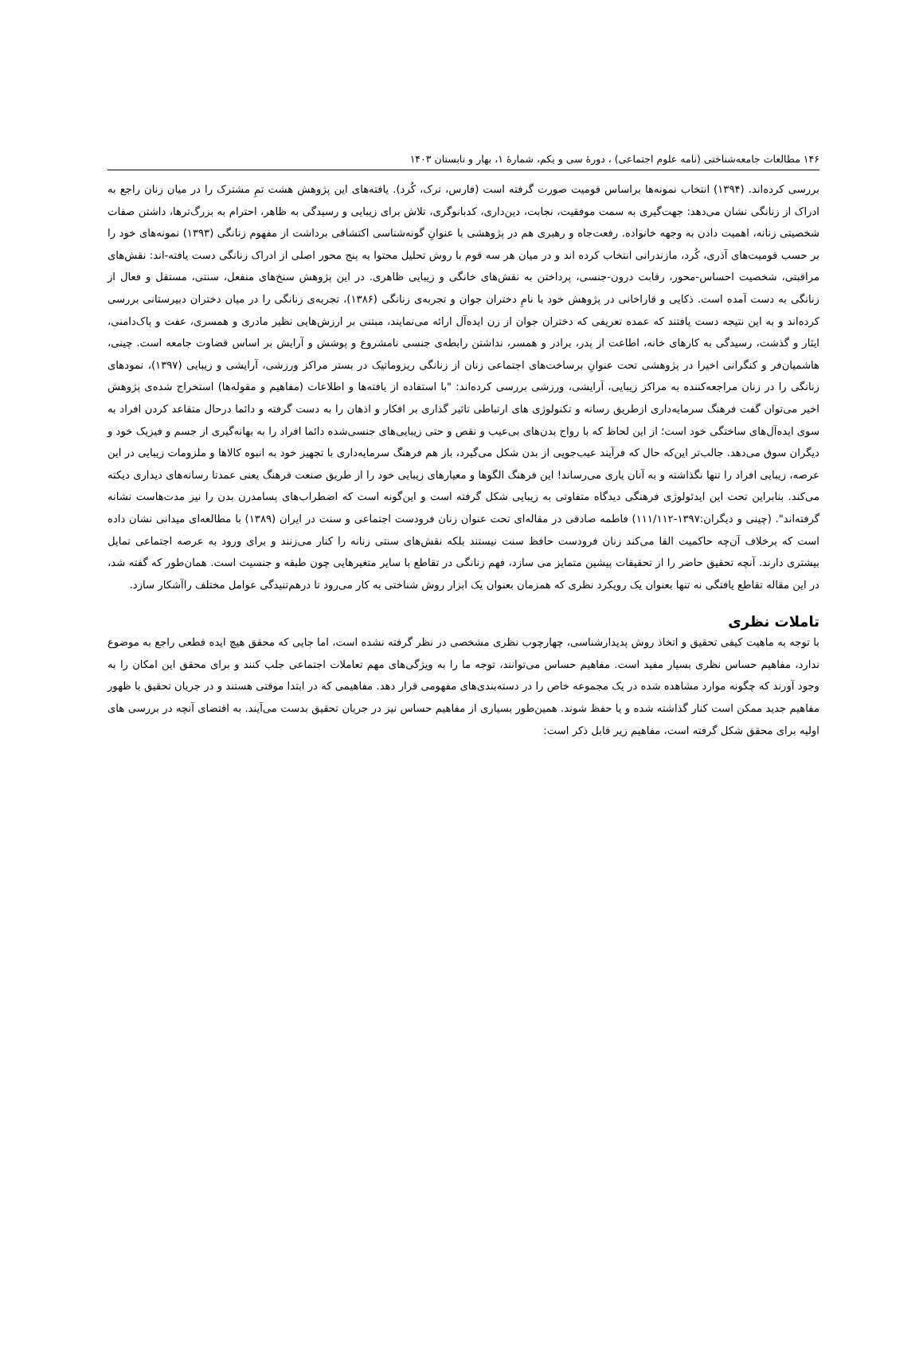۱۴۶ مطالعات جامعه‌شناختی (نامه علوم اجتماعی) ، دورۀ سی و یکم، شمارۀ ۱، بهار و تابستان ۱۴۰۳
بررسی کرده‌اند. (۱۳۹۴) انتخاب نمونه‌ها براساس قومیت صورت گرفته است (فارس، ترک، کُرد). یافته‌های این پژوهش هشت تمِ مشترک را در میان زنان راجع به ادراک از زنانگی نشان می‌دهد: جهت‌گیری به سمت موفقیت، نجابت، دین‌داری، کدبانوگری، تلاش برای زیبایی و رسیدگی به ظاهر، احترام به بزرگ‌ترها، داشتن صفات شخصیتی زنانه، اهمیت دادن به وجهه خانواده. رفعت‌جاه و رهبری هم در پژوهشی با عنوانِ گونه‌شناسی اکتشافی برداشت از مفهوم زنانگی (۱۳۹۳) نمونه‌های خود را بر حسب قومیت‌های آذری، کُرد، مازندرانی انتخاب کرده اند و در میان هر سه قوم با روش تحلیل محتوا به پنج محور اصلی از ادراک زنانگی دست یافته-اند: نقش‌های مراقبتی، شخصیت احساس-محور، رقابت درون-جنسی، پرداختن به نقش‌های خانگی و زیبایی ظاهری. در این پژوهش سنخ‌های منفعل، سنتی، مستقل و فعال از زنانگی به دست آمده است. ذکایی و قاراخانی در پژوهش خود با نامِ دختران جوان و تجربه‌ی زنانگی (۱۳۸۶)، تجربه‌ی زنانگی را در میان دختران دبیرستانی بررسی کرده‌اند و به این نتیجه دست یافتند که عمده تعریفی که دختران جوان از زن ایده‌آل ارائه می‌نمایند، مبتنی بر ارزش‌هایی نظیر مادری و همسری، عفت و پاک‌دامنی، ایثار و گذشت، رسیدگی به کارهای خانه، اطاعت از پدر، برادر و همسر، نداشتن رابطه‌ی جنسی نامشروع و پوشش و آرایش بر اساس قضاوت جامعه است. چینی، هاشمیان‌فر و کنگرانی اخیرا در پژوهشی تحت عنوانِ برساخت‌های اجتماعی زنان از زنانگی ریزوماتیک در بستر مراکز ورزشی، آرایشی و زیبایی (۱۳۹۷)، نمودهای زنانگی را در زنان مراجعه‌کننده به مراکز زیبایی، آرایشی، ورزشی بررسی کرده‌اند: "با استفاده از یافته‌ها و اطلاعات (مفاهیم و مقوله‌ها) استخراج شده‌ی پژوهش اخیر می‌توان گفت فرهنگ سرمایه‌داری ازطریق رسانه و تکنولوژی های ارتباطی تاثیر گذاری بر افکار و اذهان را به دست گرفته و دائما درحال متقاعد کردن افراد به سوی ایده‌آل‌های ساختگی خود است؛ از این لحاظ که با رواج بدن‌های بی‌عیب و نقص و حتی زیبایی‌های جنسی‌شده دائما افراد را به بهانه‌گیری از جسم و فیزیک خود و دیگران سوق می‌دهد. جالب‌تر این‌که حال که فرآیند عیب‌جویی از بدن شکل می‌گیرد، باز هم فرهنگ سرمایه‌داری با تجهیز خود به انبوه کالاها و ملزومات زیبایی در این عرصه، زیبایی افراد را تنها نگذاشته و به آنان یاری می‌رساند! این فرهنگ الگوها و معیارهای زیبایی خود را از طریق صنعت فرهنگ یعنی عمدتا رسانه‌های دیداری دیکته می‌کند. بنابراین تحت این ایدئولوژی فرهنگی دیدگاه متفاوتی به زیبایی شکل گرفته است و این‌گونه است که اضطراب‌های پسامدرن بدن را نیز مدت‌هاست نشانه گرفته‌اند". (چینی و دیگران:۱۳۹۷-۱۱۱/۱۱۲) فاطمه صادقی در مقاله‌ای تحت عنوان زنان فرودست اجتماعی و سنت در ایران (۱۳۸۹) با مطالعه‌ای میدانی نشان داده است که برخلاف آن‌چه حاکمیت القا می‌کند زنان فرودست حافظ سنت نیستند بلکه نقش‌های سنتی زنانه را کنار می‌زنند و برای ورود به عرصه اجتماعی تمایل بیشتری دارند. آنچه تحقیق حاضر را از تحقیقات پیشین متمایز می سازد، فهم زنانگی در تقاطع با سایر متغیرهایی چون طبقه و جنسیت است. همان‌طور که گفته شد، در این مقاله تقاطع یافتگی نه تنها بعنوان یک رویکرد نظری که همزمان بعنوان یک ابزار روش شناختی به کار می‌رود تا درهم‌تنیدگی عوامل مختلف راآشکار سازد.
تاملات نظری
با توجه به ماهیت کیفی تحقیق و اتخاذ روش پدیدارشناسی، چهارچوب نظری مشخصی در نظر گرفته نشده است، اما جایی که محقق هیچ ایده قطعی راجع به موضوع ندارد، مفاهیم حساس نظری بسیار مفید است. مفاهیم حساس می‌توانند، توجه ما را به ویژگی‌های مهم تعاملات اجتماعی جلب کنند و برای محقق این امکان را به وجود آورند که چگونه موارد مشاهده شده در یک مجموعه خاص را در دسته‌بندی‌های مفهومی قرار دهد. مفاهیمی که در ابتدا موقتی هستند و در جریان تحقیق با ظهور مفاهیم جدید ممکن است کنار گذاشته شده و یا حفظ شوند. همین‌طور بسیاری از مفاهیم حساس نیز در جریان تحقیق بدست می‌آیند. به اقتضای آنچه در بررسی های اولیه برای محقق شکل گرفته است، مفاهیم زیر قابل ذکر است: